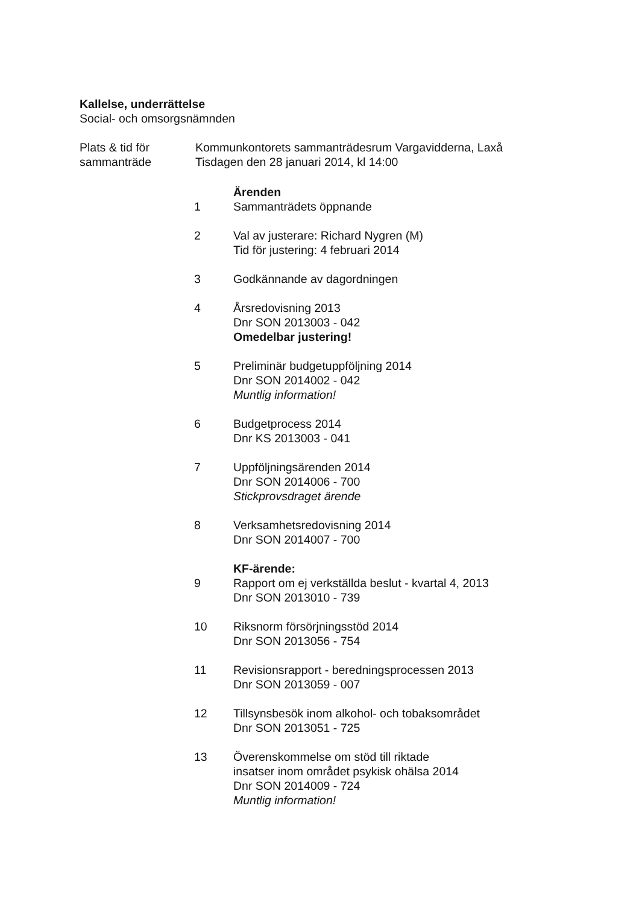Kallelse, underrättelse
Social- och omsorgsnämnden
Plats & tid för
sammanträde
Kommunkontorets sammanträdesrum Vargavidderna, Laxå
Tisdagen den 28 januari 2014, kl 14:00
Ärenden
1 Sammanträdets öppnande
2 Val av justerare: Richard Nygren (M)
Tid för justering: 4 februari 2014
3 Godkännande av dagordningen
4 Årsredovisning 2013
Dnr SON 2013003 - 042
Omedelbar justering!
5 Preliminär budgetuppföljning 2014
Dnr SON 2014002 - 042
Muntlig information!
6 Budgetprocess 2014
Dnr KS 2013003 - 041
7 Uppföljningsärenden 2014
Dnr SON 2014006 - 700
Stickprovsdraget ärende
8 Verksamhetsredovisning 2014
Dnr SON 2014007 - 700
KF-ärende:
9 Rapport om ej verkställda beslut - kvartal 4, 2013
Dnr SON 2013010 - 739
10 Riksnorm försörjningsstöd 2014
Dnr SON 2013056 - 754
11 Revisionsrapport - beredningsprocessen 2013
Dnr SON 2013059 - 007
12 Tillsynsbesök inom alkohol- och tobaksområdet
Dnr SON 2013051 - 725
13 Överenskommelse om stöd till riktade
insatser inom området psykisk ohälsa 2014
Dnr SON 2014009 - 724
Muntlig information!